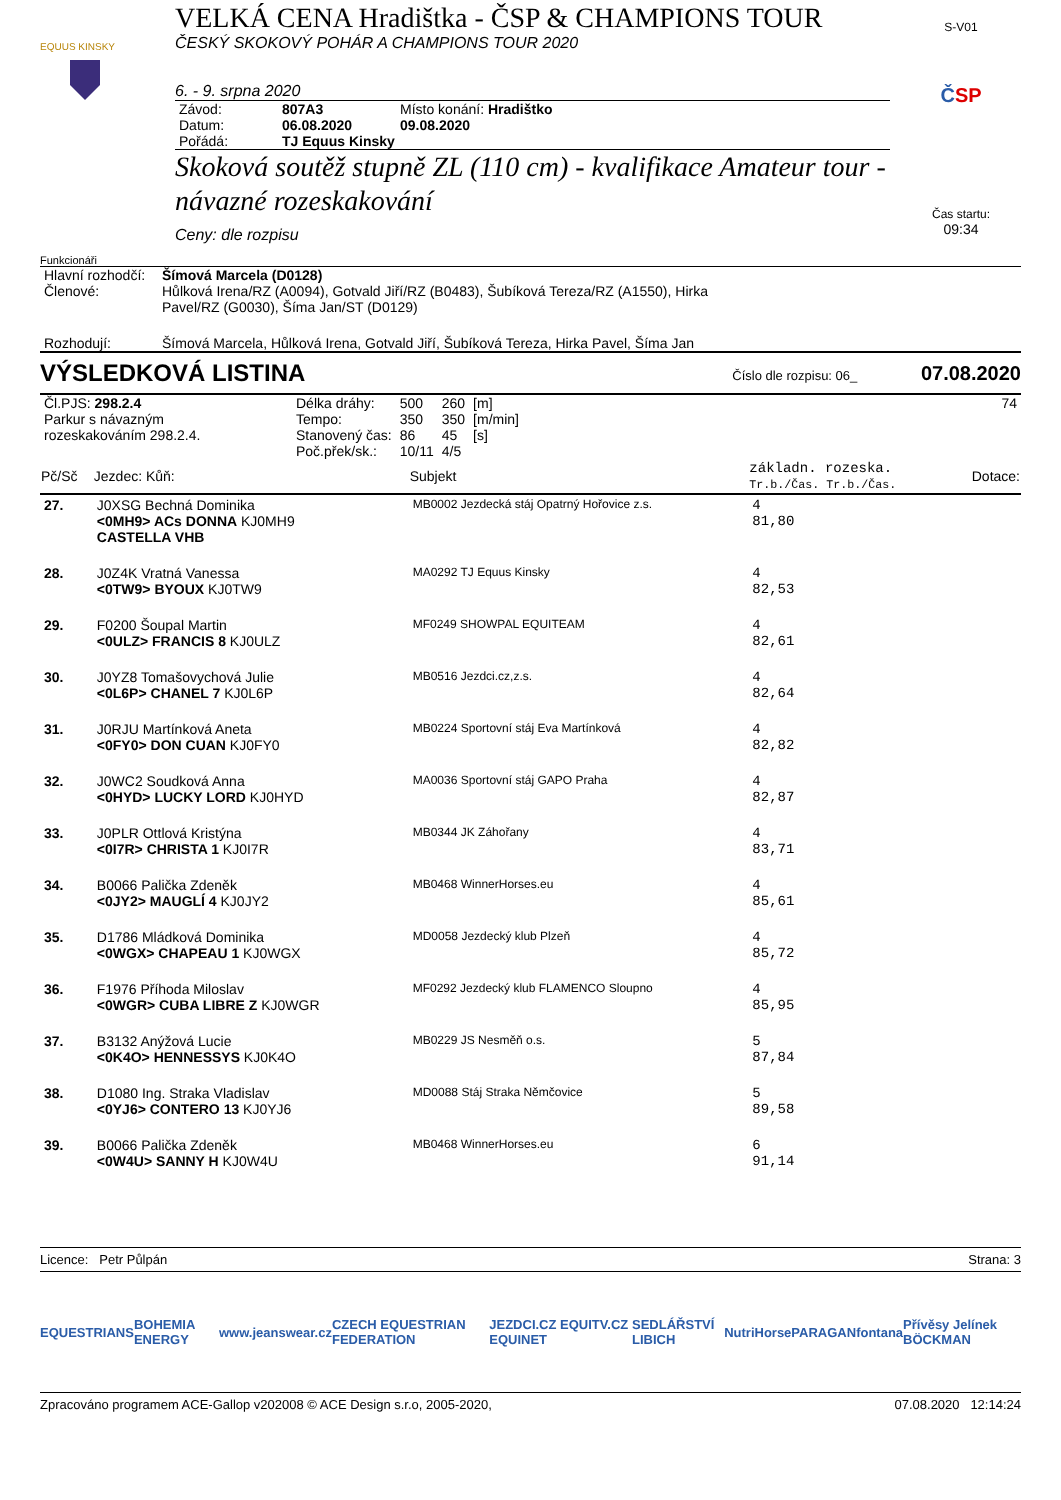EQUUS KINSKY
VELKÁ CENA Hradištka - ČSP & CHAMPIONS TOUR
ČESKÝ SKOKOVÝ POHÁR A CHAMPIONS TOUR 2020
6. - 9. srpna 2020
| Závod: | 807A3 | Místo konání: Hradištko |
| Datum: | 06.08.2020 | 09.08.2020 |
| Pořádá: | TJ Equus Kinsky | |
Skoková soutěž stupně ZL (110 cm) - kvalifikace Amateur tour - návazné rozeskakování
Ceny: dle rozpisu
S-V01
ČSP
Čas startu:
09:34
Funkcionáři
| Hlavní rozhodčí: | Šímová Marcela (D0128) |
| Členové: | Hůlková Irena/RZ (A0094), Gotvald Jiří/RZ (B0483), Šubíková Tereza/RZ (A1550), Hirka Pavel/RZ (G0030), Šíma Jan/ST (D0129) |
| Rozhodují: | Šímová Marcela, Hůlková Irena, Gotvald Jiří, Šubíková Tereza, Hirka Pavel, Šíma Jan |
VÝSLEDKOVÁ LISTINA Číslo dle rozpisu: 06_ 07.08.2020
| Čl.PJS: 298.2.4 Parkur s návazným rozeskakováním 298.2.4. | / Délka dráhy: / 500 / 260 / [m] / / Tempo: / 350 / 350 / [m/min] / / Stanovený čas: / 86 / 45 / [s] / / Poč.přek/sk.: / 10/11 / 4/5 / / | 74 |
| Pč/Sč | Jezdec: Kůň: | Subjekt | základn. rozeska. Tr.b./Čas. Tr.b./Čas. | Dotace: |
| --- | --- | --- | --- | --- |
| 27. | J0XSG Bechná Dominika <0MH9> ACs DONNA KJ0MH9 CASTELLA VHB | MB0002 Jezdecká stáj Opatrný Hořovice z.s. | 4 81,80 | |
| 28. | J0Z4K Vratná Vanessa <0TW9> BYOUX KJ0TW9 | MA0292 TJ Equus Kinsky | 4 82,53 | |
| 29. | F0200 Šoupal Martin <0ULZ> FRANCIS 8 KJ0ULZ | MF0249 SHOWPAL EQUITEAM | 4 82,61 | |
| 30. | J0YZ8 Tomašovychová Julie <0L6P> CHANEL 7 KJ0L6P | MB0516 Jezdci.cz,z.s. | 4 82,64 | |
| 31. | J0RJU Martínková Aneta <0FY0> DON CUAN KJ0FY0 | MB0224 Sportovní stáj Eva Martínková | 4 82,82 | |
| 32. | J0WC2 Soudková Anna <0HYD> LUCKY LORD KJ0HYD | MA0036 Sportovní stáj GAPO Praha | 4 82,87 | |
| 33. | J0PLR Ottlová Kristýna <0I7R> CHRISTA 1 KJ0I7R | MB0344 JK Záhořany | 4 83,71 | |
| 34. | B0066 Palička Zdeněk <0JY2> MAUGLÍ 4 KJ0JY2 | MB0468 WinnerHorses.eu | 4 85,61 | |
| 35. | D1786 Mládková Dominika <0WGX> CHAPEAU 1 KJ0WGX | MD0058 Jezdecký klub Plzeň | 4 85,72 | |
| 36. | F1976 Příhoda Miloslav <0WGR> CUBA LIBRE Z KJ0WGR | MF0292 Jezdecký klub FLAMENCO Sloupno | 4 85,95 | |
| 37. | B3132 Anýžová Lucie <0K4O> HENNESSYS KJ0K4O | MB0229 JS Nesměň o.s. | 5 87,84 | |
| 38. | D1080 Ing. Straka Vladislav <0YJ6> CONTERO 13 KJ0YJ6 | MD0088 Stáj Straka Němčovice | 5 89,58 | |
| 39. | B0066 Palička Zdeněk <0W4U> SANNY H KJ0W4U | MB0468 WinnerHorses.eu | 6 91,14 | |
Licence: Petr Půlpán Strana: 3
EQUESTRIANS BOHEMIA ENERGY www.jeanswear.cz CZECH EQUESTRIAN FEDERATION JEZDCI.CZ EQUITV.CZ EQUINET SEDLÁŘSTVÍ LIBICH NutriHorse PARAGAN fontana Přívěsy Jelínek BÖCKMAN
Zpracováno programem ACE-Gallop v202008 © ACE Design s.r.o, 2005-2020, 07.08.2020 12:14:24